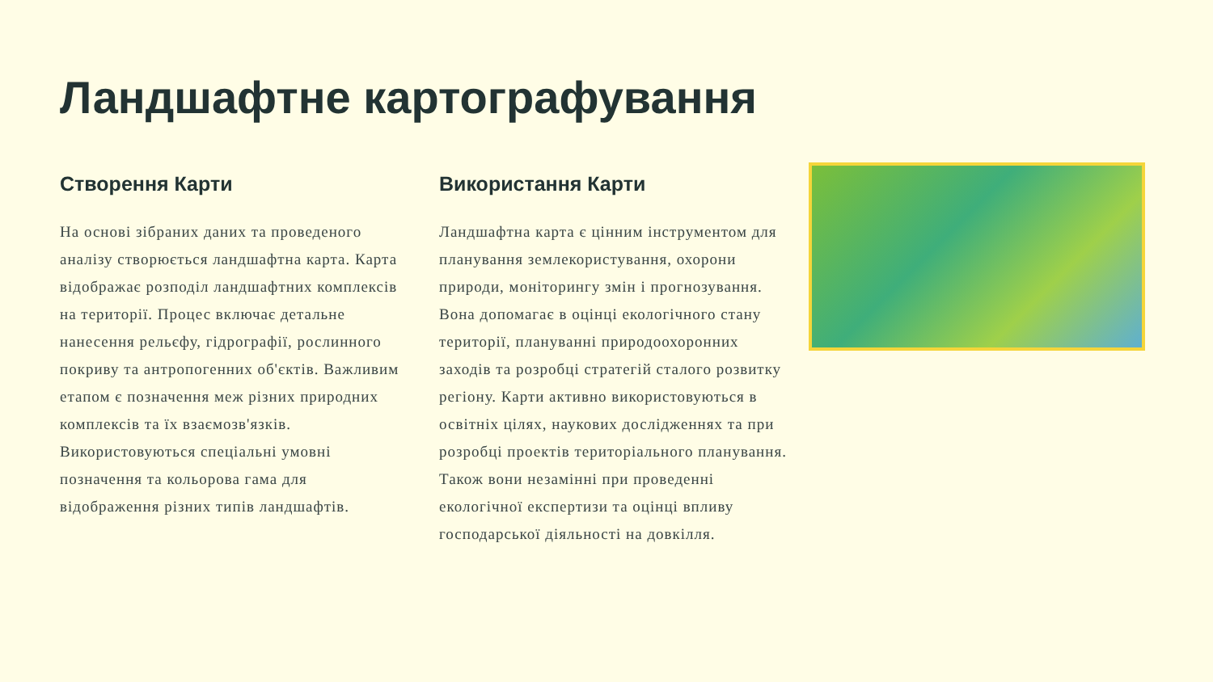Ландшафтне картографування
Створення Карти
На основі зібраних даних та проведеного аналізу створюється ландшафтна карта. Карта відображає розподіл ландшафтних комплексів на території. Процес включає детальне нанесення рельєфу, гідрографії, рослинного покриву та антропогенних об'єктів. Важливим етапом є позначення меж різних природних комплексів та їх взаємозв'язків. Використовуються спеціальні умовні позначення та кольорова гама для відображення різних типів ландшафтів.
Використання Карти
Ландшафтна карта є цінним інструментом для планування землекористування, охорони природи, моніторингу змін і прогнозування. Вона допомагає в оцінці екологічного стану території, плануванні природоохоронних заходів та розробці стратегій сталого розвитку регіону. Карти активно використовуються в освітніх цілях, наукових дослідженнях та при розробці проектів територіального планування. Також вони незамінні при проведенні екологічної експертизи та оцінці впливу господарської діяльності на довкілля.